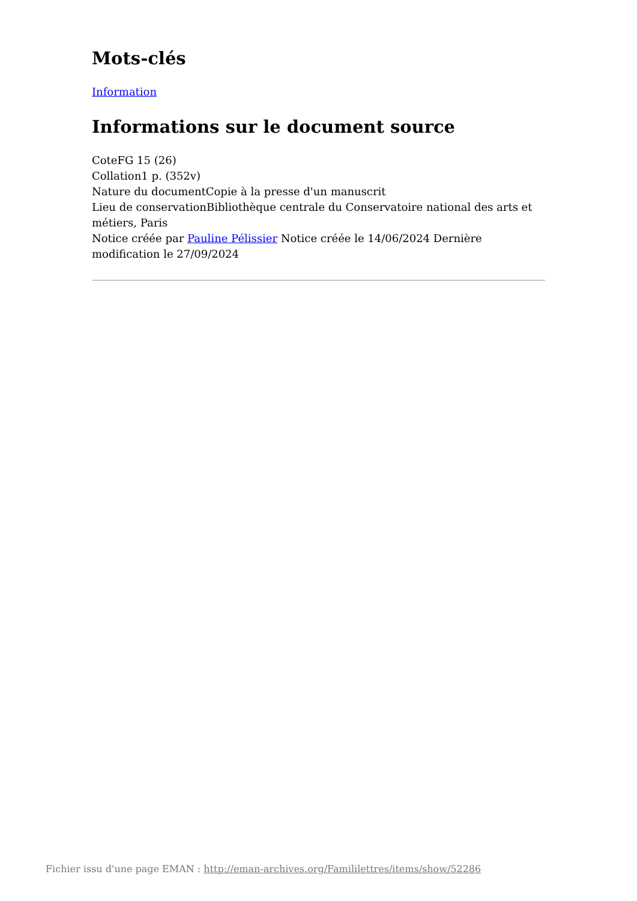Mots-clés
Information
Informations sur le document source
CoteFG 15 (26)
Collation1 p. (352v)
Nature du documentCopie à la presse d'un manuscrit
Lieu de conservationBibliothèque centrale du Conservatoire national des arts et métiers, Paris
Notice créée par Pauline Pélissier Notice créée le 14/06/2024 Dernière modification le 27/09/2024
Fichier issu d'une page EMAN : http://eman-archives.org/Famililettres/items/show/52286